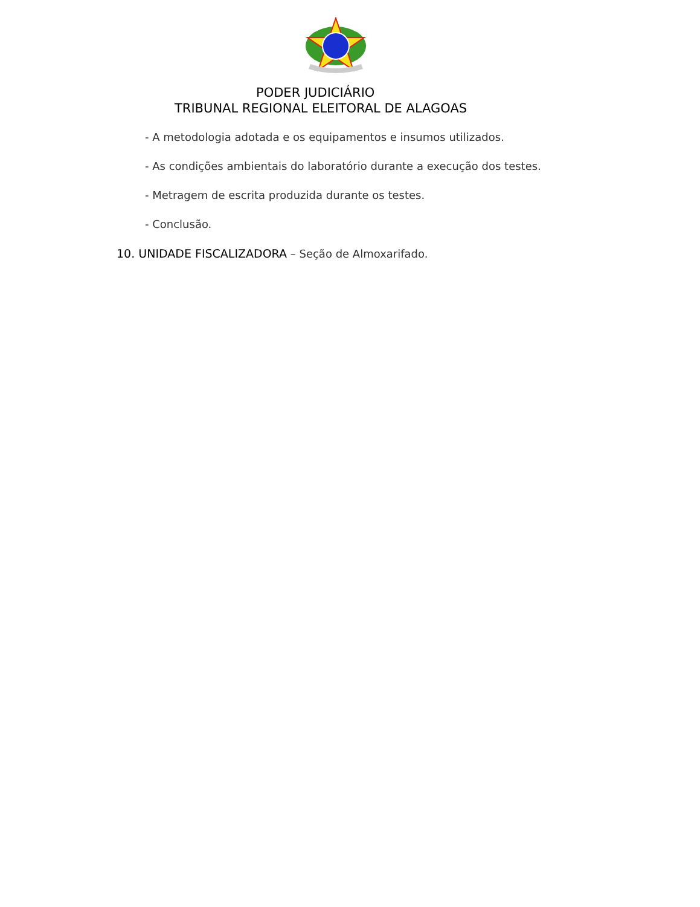PODER JUDICIÁRIO
TRIBUNAL REGIONAL ELEITORAL DE ALAGOAS
- A metodologia adotada e os equipamentos e insumos utilizados.
- As condições ambientais do laboratório durante a execução dos testes.
- Metragem de escrita produzida durante os testes.
- Conclusão.
10. UNIDADE FISCALIZADORA – Seção de Almoxarifado.